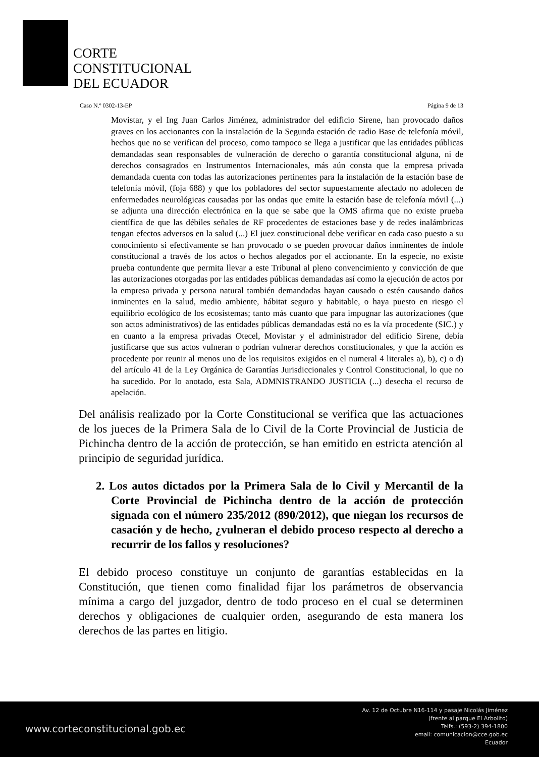CORTE
CONSTITUCIONAL
DEL ECUADOR
Caso N.º 0302-13-EP Página 9 de 13
Movistar, y el Ing Juan Carlos Jiménez, administrador del edificio Sirene, han provocado daños graves en los accionantes con la instalación de la Segunda estación de radio Base de telefonía móvil, hechos que no se verifican del proceso, como tampoco se llega a justificar que las entidades públicas demandadas sean responsables de vulneración de derecho o garantía constitucional alguna, ni de derechos consagrados en Instrumentos Internacionales, más aún consta que la empresa privada demandada cuenta con todas las autorizaciones pertinentes para la instalación de la estación base de telefonía móvil, (foja 688) y que los pobladores del sector supuestamente afectado no adolecen de enfermedades neurológicas causadas por las ondas que emite la estación base de telefonía móvil (...) se adjunta una dirección electrónica en la que se sabe que la OMS afirma que no existe prueba científica de que las débiles señales de RF procedentes de estaciones base y de redes inalámbricas tengan efectos adversos en la salud (...) El juez constitucional debe verificar en cada caso puesto a su conocimiento si efectivamente se han provocado o se pueden provocar daños inminentes de índole constitucional a través de los actos o hechos alegados por el accionante. En la especie, no existe prueba contundente que permita llevar a este Tribunal al pleno convencimiento y convicción de que las autorizaciones otorgadas por las entidades públicas demandadas así como la ejecución de actos por la empresa privada y persona natural también demandadas hayan causado o estén causando daños inminentes en la salud, medio ambiente, hábitat seguro y habitable, o haya puesto en riesgo el equilibrio ecológico de los ecosistemas; tanto más cuanto que para impugnar las autorizaciones (que son actos administrativos) de las entidades públicas demandadas está no es la vía procedente (SIC.) y en cuanto a la empresa privadas Otecel, Movistar y el administrador del edificio Sirene, debía justificarse que sus actos vulneran o podrían vulnerar derechos constitucionales, y que la acción es procedente por reunir al menos uno de los requisitos exigidos en el numeral 4 literales a), b), c) o d) del artículo 41 de la Ley Orgánica de Garantías Jurisdiccionales y Control Constitucional, lo que no ha sucedido. Por lo anotado, esta Sala, ADMNISTRANDO JUSTICIA (...) desecha el recurso de apelación.
Del análisis realizado por la Corte Constitucional se verifica que las actuaciones de los jueces de la Primera Sala de lo Civil de la Corte Provincial de Justicia de Pichincha dentro de la acción de protección, se han emitido en estricta atención al principio de seguridad jurídica.
2. Los autos dictados por la Primera Sala de lo Civil y Mercantil de la Corte Provincial de Pichincha dentro de la acción de protección signada con el número 235/2012 (890/2012), que niegan los recursos de casación y de hecho, ¿vulneran el debido proceso respecto al derecho a recurrir de los fallos y resoluciones?
El debido proceso constituye un conjunto de garantías establecidas en la Constitución, que tienen como finalidad fijar los parámetros de observancia mínima a cargo del juzgador, dentro de todo proceso en el cual se determinen derechos y obligaciones de cualquier orden, asegurando de esta manera los derechos de las partes en litigio.
www.corteconstitucional.gob.ec
Av. 12 de Octubre N16-114 y pasaje Nicolás Jiménez
(frente al parque El Arbolito)
Telfs.: (593-2) 394-1800
email: comunicacion@cce.gob.ec
Ecuador